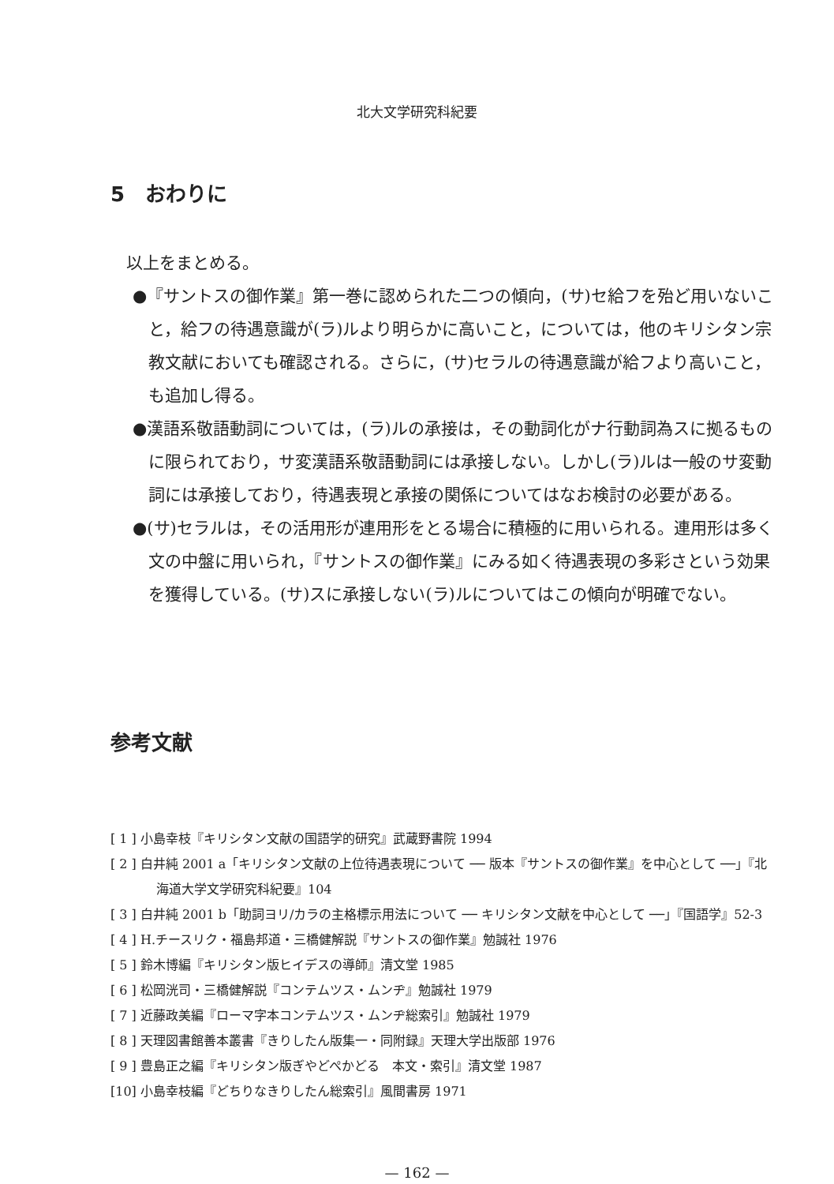北大文学研究科紀要
5　おわりに
以上をまとめる。
●『サントスの御作業』第一巻に認められた二つの傾向，(サ)セ給フを殆ど用いないこと，給フの待遇意識が(ラ)ルより明らかに高いこと，については，他のキリシタン宗教文献においても確認される。さらに，(サ)セラルの待遇意識が給フより高いこと，も追加し得る。
●漢語系敬語動詞については，(ラ)ルの承接は，その動詞化がナ行動詞為スに拠るものに限られており，サ変漢語系敬語動詞には承接しない。しかし(ラ)ルは一般のサ変動詞には承接しており，待遇表現と承接の関係についてはなお検討の必要がある。
●(サ)セラルは，その活用形が連用形をとる場合に積極的に用いられる。連用形は多く文の中盤に用いられ，『サントスの御作業』にみる如く待遇表現の多彩さという効果を獲得している。(サ)スに承接しない(ラ)ルについてはこの傾向が明確でない。
参考文献
[ 1 ] 小島幸枝『キリシタン文献の国語学的研究』武蔵野書院 1994
[ 2 ] 白井純 2001 a「キリシタン文献の上位待遇表現について ── 版本『サントスの御作業』を中心として ──」『北海道大学文学研究科紀要』104
[ 3 ] 白井純 2001 b「助詞ヨリ/カラの主格標示用法について ── キリシタン文献を中心として ──」『国語学』52-3
[ 4 ] H.チースリク・福島邦道・三橋健解説『サントスの御作業』勉誠社 1976
[ 5 ] 鈴木博編『キリシタン版ヒイデスの導師』清文堂 1985
[ 6 ] 松岡洸司・三橋健解説『コンテムツス・ムンヂ』勉誠社 1979
[ 7 ] 近藤政美編『ローマ字本コンテムツス・ムンヂ総索引』勉誠社 1979
[ 8 ] 天理図書館善本叢書『きりしたん版集一・同附録』天理大学出版部 1976
[ 9 ] 豊島正之編『キリシタン版ぎやどぺかどる　本文・索引』清文堂 1987
[10] 小島幸枝編『どちりなきりしたん総索引』風間書房 1971
— 162 —